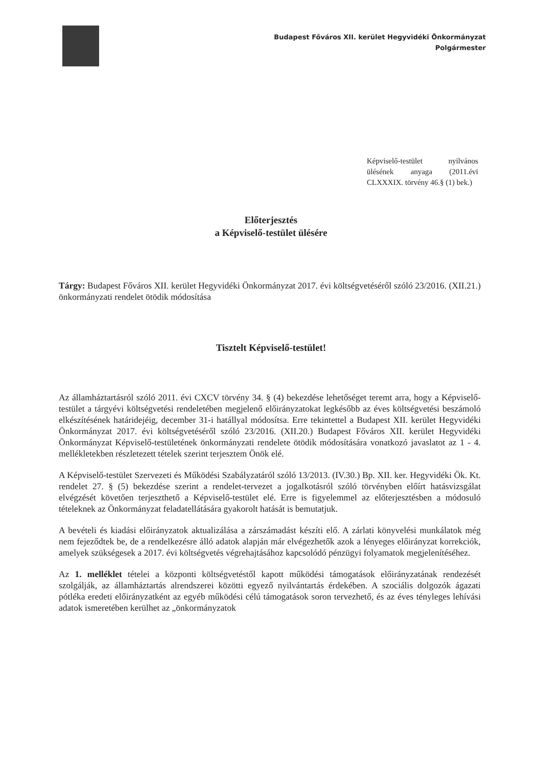Budapest Főváros XII. kerület Hegyvidéki Önkormányzat
Polgármester
Képviselő-testület nyilvános ülésének anyaga (2011.évi CLXXXIX. törvény 46.§ (1) bek.)
Előterjesztés
a Képviselő-testület ülésére
Tárgy: Budapest Főváros XII. kerület Hegyvidéki Önkormányzat 2017. évi költségvetéséről szóló 23/2016. (XII.21.) önkormányzati rendelet ötödik módosítása
Tisztelt Képviselő-testület!
Az államháztartásról szóló 2011. évi CXCV törvény 34. § (4) bekezdése lehetőséget teremt arra, hogy a Képviselő-testület a tárgyévi költségvetési rendeletében megjelenő előirányzatokat legkésőbb az éves költségvetési beszámoló elkészítésének határidejéig, december 31-i hatállyal módosítsa. Erre tekintettel a Budapest XII. kerület Hegyvidéki Önkormányzat 2017. évi költségvetéséről szóló 23/2016. (XII.20.) Budapest Főváros XII. kerület Hegyvidéki Önkormányzat Képviselő-testületének önkormányzati rendelete ötödik módosítására vonatkozó javaslatot az 1 - 4. mellékletekben részletezett tételek szerint terjesztem Önök elé.
A Képviselő-testület Szervezeti és Működési Szabályzatáról szóló 13/2013. (IV.30.) Bp. XII. ker. Hegyvidéki Ök. Kt. rendelet 27. § (5) bekezdése szerint a rendelet-tervezet a jogalkotásról szóló törvényben előírt hatásvizsgálat elvégzését követően terjeszthető a Képviselő-testület elé. Erre is figyelemmel az előterjesztésben a módosuló tételeknek az Önkormányzat feladatellátására gyakorolt hatását is bemutatjuk.
A bevételi és kiadási előirányzatok aktualizálása a zárszámadást készíti elő. A zárlati könyvelési munkálatok még nem fejeződtek be, de a rendelkezésre álló adatok alapján már elvégezhetők azok a lényeges előirányzat korrekciók, amelyek szükségesek a 2017. évi költségvetés végrehajtásához kapcsolódó pénzügyi folyamatok megjelenítéséhez.
Az 1. melléklet tételei a központi költségvetéstől kapott működési támogatások előirányzatának rendezését szolgálják, az államháztartás alrendszerei közötti egyező nyilvántartás érdekében. A szociális dolgozók ágazati pótléka eredeti előirányzatként az egyéb működési célú támogatások soron tervezhető, és az éves tényleges lehívási adatok ismeretében kerülhet az „önkormányzatok